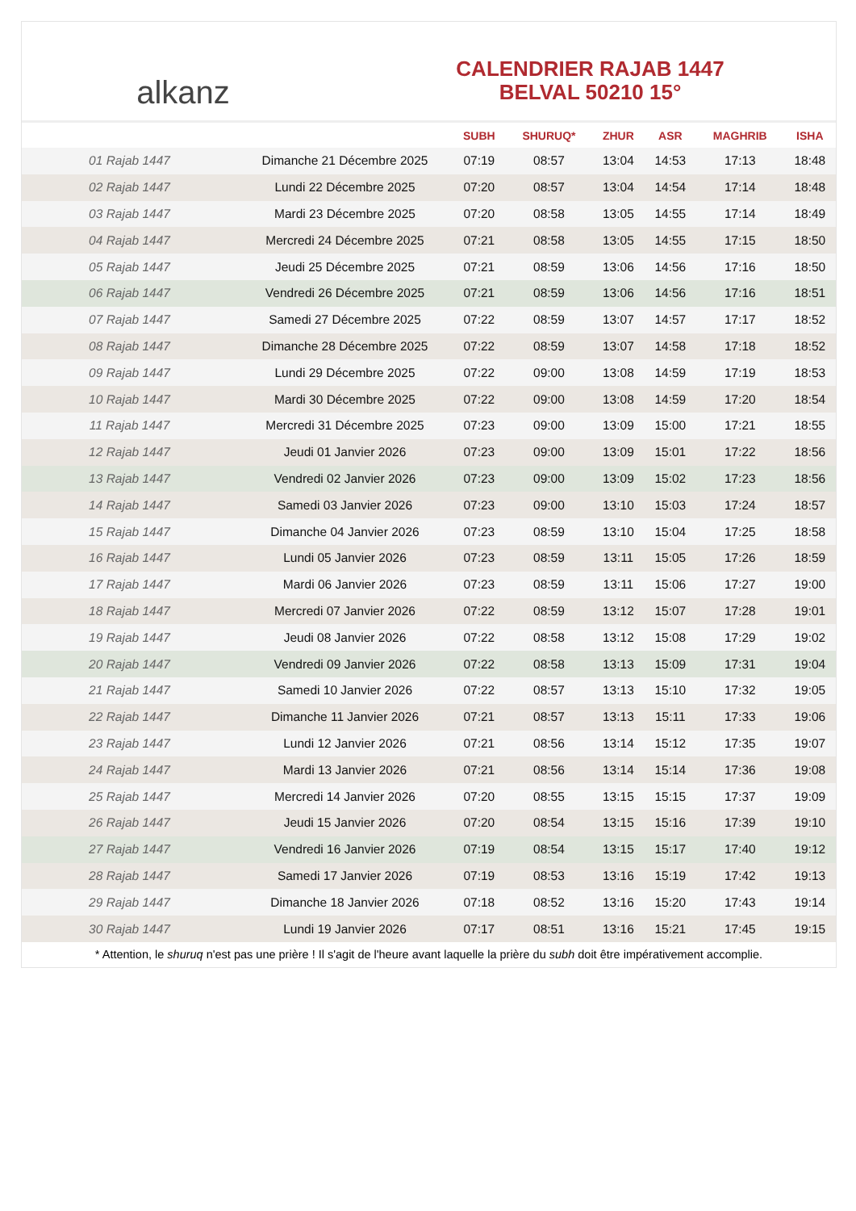alkanz
CALENDRIER RAJAB 1447
BELVAL 50210 15°
| | | SUBH | SHURUQ* | ZHUR | ASR | MAGHRIB | ISHA |
| --- | --- | --- | --- | --- | --- | --- | --- |
| 01 Rajab 1447 | Dimanche 21 Décembre 2025 | 07:19 | 08:57 | 13:04 | 14:53 | 17:13 | 18:48 |
| 02 Rajab 1447 | Lundi 22 Décembre 2025 | 07:20 | 08:57 | 13:04 | 14:54 | 17:14 | 18:48 |
| 03 Rajab 1447 | Mardi 23 Décembre 2025 | 07:20 | 08:58 | 13:05 | 14:55 | 17:14 | 18:49 |
| 04 Rajab 1447 | Mercredi 24 Décembre 2025 | 07:21 | 08:58 | 13:05 | 14:55 | 17:15 | 18:50 |
| 05 Rajab 1447 | Jeudi 25 Décembre 2025 | 07:21 | 08:59 | 13:06 | 14:56 | 17:16 | 18:50 |
| 06 Rajab 1447 | Vendredi 26 Décembre 2025 | 07:21 | 08:59 | 13:06 | 14:56 | 17:16 | 18:51 |
| 07 Rajab 1447 | Samedi 27 Décembre 2025 | 07:22 | 08:59 | 13:07 | 14:57 | 17:17 | 18:52 |
| 08 Rajab 1447 | Dimanche 28 Décembre 2025 | 07:22 | 08:59 | 13:07 | 14:58 | 17:18 | 18:52 |
| 09 Rajab 1447 | Lundi 29 Décembre 2025 | 07:22 | 09:00 | 13:08 | 14:59 | 17:19 | 18:53 |
| 10 Rajab 1447 | Mardi 30 Décembre 2025 | 07:22 | 09:00 | 13:08 | 14:59 | 17:20 | 18:54 |
| 11 Rajab 1447 | Mercredi 31 Décembre 2025 | 07:23 | 09:00 | 13:09 | 15:00 | 17:21 | 18:55 |
| 12 Rajab 1447 | Jeudi 01 Janvier 2026 | 07:23 | 09:00 | 13:09 | 15:01 | 17:22 | 18:56 |
| 13 Rajab 1447 | Vendredi 02 Janvier 2026 | 07:23 | 09:00 | 13:09 | 15:02 | 17:23 | 18:56 |
| 14 Rajab 1447 | Samedi 03 Janvier 2026 | 07:23 | 09:00 | 13:10 | 15:03 | 17:24 | 18:57 |
| 15 Rajab 1447 | Dimanche 04 Janvier 2026 | 07:23 | 08:59 | 13:10 | 15:04 | 17:25 | 18:58 |
| 16 Rajab 1447 | Lundi 05 Janvier 2026 | 07:23 | 08:59 | 13:11 | 15:05 | 17:26 | 18:59 |
| 17 Rajab 1447 | Mardi 06 Janvier 2026 | 07:23 | 08:59 | 13:11 | 15:06 | 17:27 | 19:00 |
| 18 Rajab 1447 | Mercredi 07 Janvier 2026 | 07:22 | 08:59 | 13:12 | 15:07 | 17:28 | 19:01 |
| 19 Rajab 1447 | Jeudi 08 Janvier 2026 | 07:22 | 08:58 | 13:12 | 15:08 | 17:29 | 19:02 |
| 20 Rajab 1447 | Vendredi 09 Janvier 2026 | 07:22 | 08:58 | 13:13 | 15:09 | 17:31 | 19:04 |
| 21 Rajab 1447 | Samedi 10 Janvier 2026 | 07:22 | 08:57 | 13:13 | 15:10 | 17:32 | 19:05 |
| 22 Rajab 1447 | Dimanche 11 Janvier 2026 | 07:21 | 08:57 | 13:13 | 15:11 | 17:33 | 19:06 |
| 23 Rajab 1447 | Lundi 12 Janvier 2026 | 07:21 | 08:56 | 13:14 | 15:12 | 17:35 | 19:07 |
| 24 Rajab 1447 | Mardi 13 Janvier 2026 | 07:21 | 08:56 | 13:14 | 15:14 | 17:36 | 19:08 |
| 25 Rajab 1447 | Mercredi 14 Janvier 2026 | 07:20 | 08:55 | 13:15 | 15:15 | 17:37 | 19:09 |
| 26 Rajab 1447 | Jeudi 15 Janvier 2026 | 07:20 | 08:54 | 13:15 | 15:16 | 17:39 | 19:10 |
| 27 Rajab 1447 | Vendredi 16 Janvier 2026 | 07:19 | 08:54 | 13:15 | 15:17 | 17:40 | 19:12 |
| 28 Rajab 1447 | Samedi 17 Janvier 2026 | 07:19 | 08:53 | 13:16 | 15:19 | 17:42 | 19:13 |
| 29 Rajab 1447 | Dimanche 18 Janvier 2026 | 07:18 | 08:52 | 13:16 | 15:20 | 17:43 | 19:14 |
| 30 Rajab 1447 | Lundi 19 Janvier 2026 | 07:17 | 08:51 | 13:16 | 15:21 | 17:45 | 19:15 |
* Attention, le shuruq n'est pas une prière ! Il s'agit de l'heure avant laquelle la prière du subh doit être impérativement accomplie.